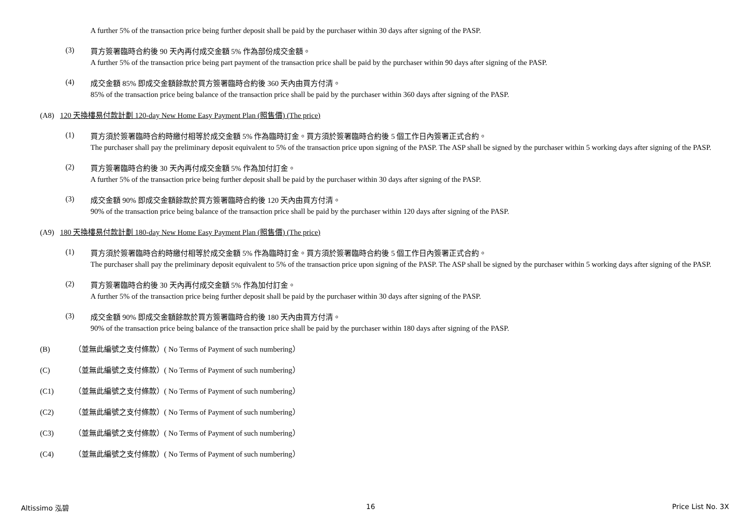A further 5% of the transaction price being further deposit shall be paid by the purchaser within 30 days after signing of the PASP.
(3)
買方簽署臨時合約後 90 天內再付成交金額 5% 作為部份成交金額。
A further 5% of the transaction price being part payment of the transaction price shall be paid by the purchaser within 90 days after signing of the PASP.
(4)
成交金額 85% 即成交金額餘款於買方簽署臨時合約後 360 天內由買方付清。
85% of the transaction price being balance of the transaction price shall be paid by the purchaser within 360 days after signing of the PASP.
(A8) 120 天換樓易付款計劃 120-day New Home Easy Payment Plan (照售價) (The price)
(1)
買方須於簽署臨時合約時繳付相等於成交金額 5% 作為臨時訂金。買方須於簽署臨時合約後 5 個工作日內簽署正式合約。
The purchaser shall pay the preliminary deposit equivalent to 5% of the transaction price upon signing of the PASP. The ASP shall be signed by the purchaser within 5 working days after signing of the PASP.
(2)
買方簽署臨時合約後 30 天內再付成交金額 5% 作為加付訂金。
A further 5% of the transaction price being further deposit shall be paid by the purchaser within 30 days after signing of the PASP.
(3)
成交金額 90% 即成交金額餘款於買方簽署臨時合約後 120 天內由買方付清。
90% of the transaction price being balance of the transaction price shall be paid by the purchaser within 120 days after signing of the PASP.
(A9) 180 天換樓易付款計劃 180-day New Home Easy Payment Plan (照售價) (The price)
(1)
買方須於簽署臨時合約時繳付相等於成交金額 5% 作為臨時訂金。買方須於簽署臨時合約後 5 個工作日內簽署正式合約。
The purchaser shall pay the preliminary deposit equivalent to 5% of the transaction price upon signing of the PASP. The ASP shall be signed by the purchaser within 5 working days after signing of the PASP.
(2)
買方簽署臨時合約後 30 天內再付成交金額 5% 作為加付訂金。
A further 5% of the transaction price being further deposit shall be paid by the purchaser within 30 days after signing of the PASP.
(3)
成交金額 90% 即成交金額餘款於買方簽署臨時合約後 180 天內由買方付清。
90% of the transaction price being balance of the transaction price shall be paid by the purchaser within 180 days after signing of the PASP.
(B) （並無此編號之支付條款）( No Terms of Payment of such numbering）
(C) （並無此編號之支付條款）( No Terms of Payment of such numbering）
(C1) （並無此編號之支付條款）( No Terms of Payment of such numbering）
(C2) （並無此編號之支付條款）( No Terms of Payment of such numbering）
(C3) （並無此編號之支付條款）( No Terms of Payment of such numbering）
(C4) （並無此編號之支付條款）( No Terms of Payment of such numbering）
Altissimo 泓碧 16 Price List No. 3X